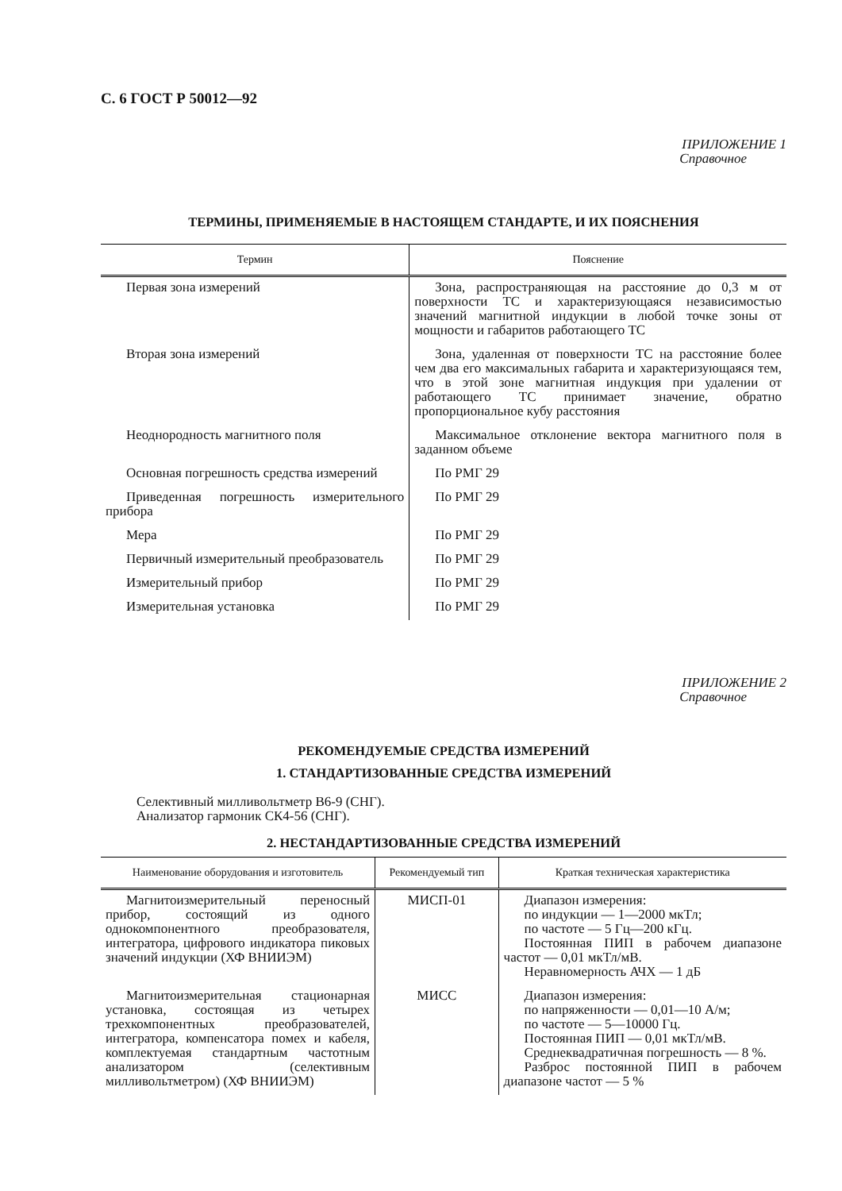С. 6 ГОСТ Р 50012—92
ПРИЛОЖЕНИЕ 1
Справочное
ТЕРМИНЫ, ПРИМЕНЯЕМЫЕ В НАСТОЯЩЕМ СТАНДАРТЕ, И ИХ ПОЯСНЕНИЯ
| Термин | Пояснение |
| --- | --- |
| Первая зона измерений | Зона, распространяющая на расстояние до 0,3 м от поверхности ТС и характеризующаяся независимостью значений магнитной индукции в любой точке зоны от мощности и габаритов работающего ТС |
| Вторая зона измерений | Зона, удаленная от поверхности ТС на расстояние более чем два его максимальных габарита и характеризующаяся тем, что в этой зоне магнитная индукция при удалении от работающего ТС принимает значение, обратно пропорциональное кубу расстояния |
| Неоднородность магнитного поля | Максимальное отклонение вектора магнитного поля в заданном объеме |
| Основная погрешность средства измерений | По РМГ 29 |
| Приведенная погрешность измерительного прибора | По РМГ 29 |
| Мера | По РМГ 29 |
| Первичный измерительный преобразователь | По РМГ 29 |
| Измерительный прибор | По РМГ 29 |
| Измерительная установка | По РМГ 29 |
ПРИЛОЖЕНИЕ 2
Справочное
РЕКОМЕНДУЕМЫЕ СРЕДСТВА ИЗМЕРЕНИЙ
1. СТАНДАРТИЗОВАННЫЕ СРЕДСТВА ИЗМЕРЕНИЙ
Селективный милливольтметр В6-9 (СНГ).
Анализатор гармоник СК4-56 (СНГ).
2. НЕСТАНДАРТИЗОВАННЫЕ СРЕДСТВА ИЗМЕРЕНИЙ
| Наименование оборудования и изготовитель | Рекомендуемый тип | Краткая техническая характеристика |
| --- | --- | --- |
| Магнитоизмерительный переносный прибор, состоящий из одного однокомпонентного преобразователя, интегратора, цифрового индикатора пиковых значений индукции (ХФ ВНИИЭМ) | МИСП-01 | Диапазон измерения: по индукции — 1—2000 мкТл; по частоте — 5 Гц—200 кГц. Постоянная ПИП в рабочем диапазоне частот — 0,01 мкТл/мВ. Неравномерность АЧХ — 1 дБ |
| Магнитоизмерительная стационарная установка, состоящая из четырех трехкомпонентных преобразователей, интегратора, компенсатора помех и кабеля, комплектуемая стандартным частотным анализатором (селективным милливольтметром) (ХФ ВНИИЭМ) | МИСС | Диапазон измерения: по напряженности — 0,01—10 А/м; по частоте — 5—10000 Гц. Постоянная ПИП — 0,01 мкТл/мВ. Среднеквадратичная погрешность — 8 %. Разброс постоянной ПИП в рабочем диапазоне частот — 5 % |